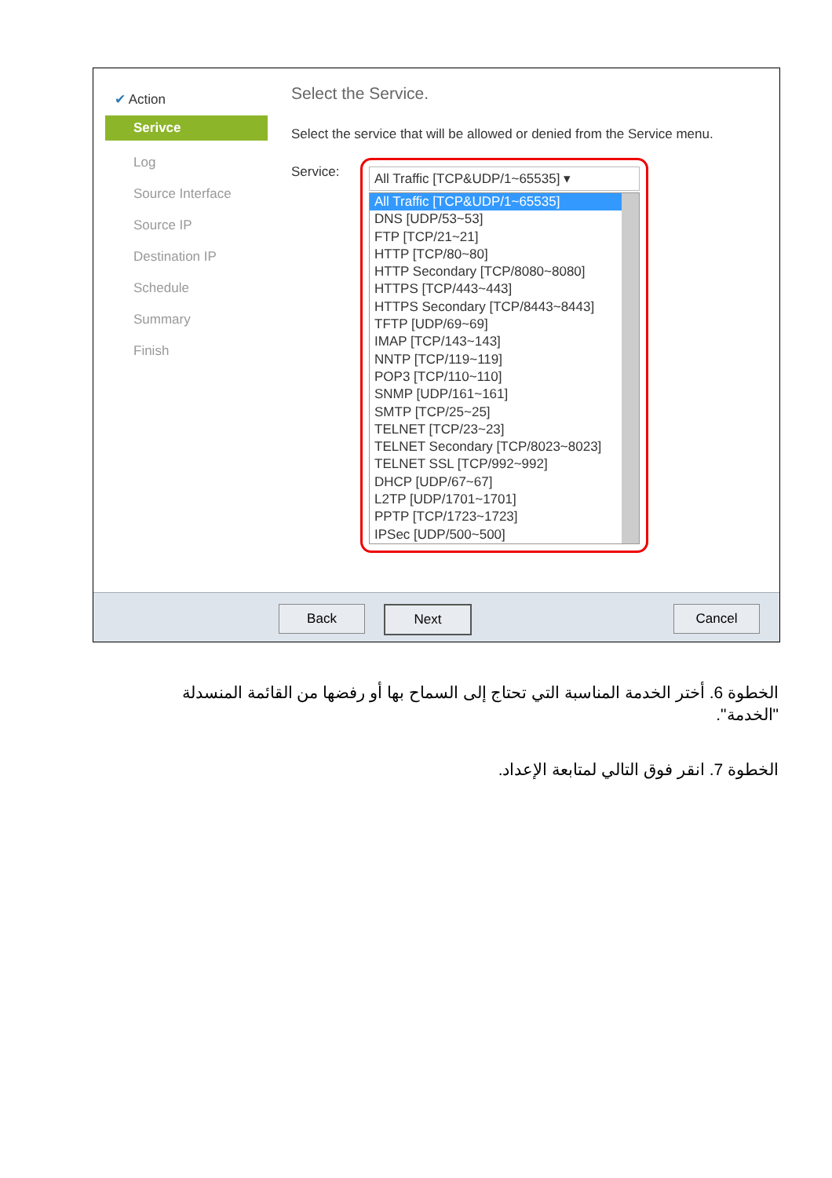✔ Action
Serivce
Log
Source Interface
Source IP
Destination IP
Schedule
Summary
Finish
Select the Service.
Select the service that will be allowed or denied from the Service menu.
Service:
All Traffic [TCP&UDP/1~65535] ▾
All Traffic [TCP&UDP/1~65535]
DNS [UDP/53~53]
FTP [TCP/21~21]
HTTP [TCP/80~80]
HTTP Secondary [TCP/8080~8080]
HTTPS [TCP/443~443]
HTTPS Secondary [TCP/8443~8443]
TFTP [UDP/69~69]
IMAP [TCP/143~143]
NNTP [TCP/119~119]
POP3 [TCP/110~110]
SNMP [UDP/161~161]
SMTP [TCP/25~25]
TELNET [TCP/23~23]
TELNET Secondary [TCP/8023~8023]
TELNET SSL [TCP/992~992]
DHCP [UDP/67~67]
L2TP [UDP/1701~1701]
PPTP [TCP/1723~1723]
IPSec [UDP/500~500]
Back Next Cancel
الخطوة 6. أختر الخدمة المناسبة التي تحتاج إلى السماح بها أو رفضها من القائمة المنسدلة "الخدمة".
الخطوة 7. انقر فوق التالي لمتابعة الإعداد.